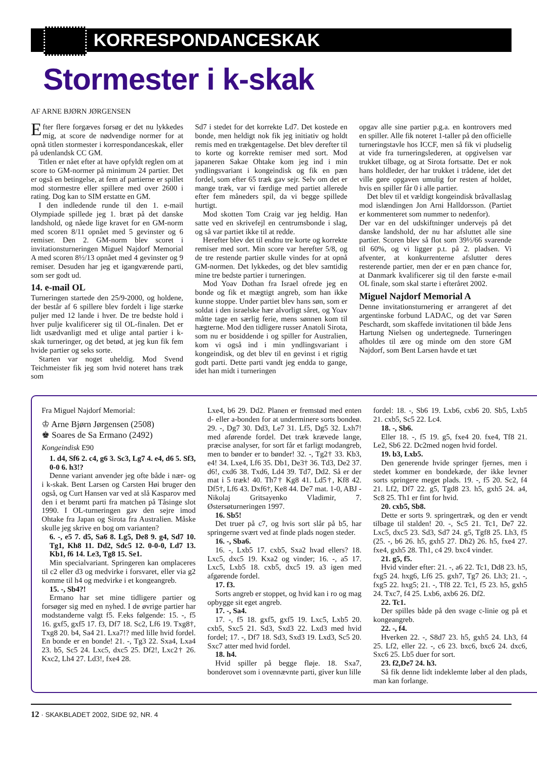KORRESPONDANCESKAK
Stormester i k-skak
AF ARNE BJØRN JØRGENSEN
Efter flere forgæves forsøg er det nu lykkedes mig, at score de nødvendige normer for at opnå titlen stormester i korrespondanceskak, eller på udenlandsk CC GM.
Titlen er nået efter at have opfyldt reglen om at score to GM-normer på minimum 24 partier. Det er også en betingelse, at fem af partierne er spillet mod stormestre eller spillere med over 2600 i rating. Dog kan to SIM erstatte en GM.
I den indledende runde til den 1. e-mail Olympiade spillede jeg 1. bræt på det danske landshold, og nåede lige kravet for en GM-norm med scoren 8/11 opnået med 5 gevinster og 6 remiser. Den 2. GM-norm blev scoret i invitationsturneringen Miguel Najdorf Memorial A med scoren 8½/13 opnået med 4 gevinster og 9 remiser. Desuden har jeg et igangværende parti, som ser godt ud.
14. e-mail OL
Turneringen startede den 25/9-2000, og holdene, der består af 6 spillere blev fordelt i lige stærke puljer med 12 lande i hver. De tre bedste hold i hver pulje kvalificerer sig til OL-finalen. Det er lidt usædvanligt med et ulige antal partier i k-skak turneringer, og det betød, at jeg kun fik fem hvide partier og seks sorte.
Starten var noget uheldig. Mod Svend Teichmeister fik jeg som hvid noteret hans træk som
Sd7 i stedet for det korrekte Ld7. Det kostede en bonde, men heldigt nok fik jeg initiativ og holdt remis med en trækgentagelse. Det blev derefter til to korte og korrekte remiser med sort. Mod japaneren Sakae Ohtake kom jeg ind i min yndlingsvariant i kongeindisk og fik en pæn fordel, som efter 65 træk gav sejr. Selv om det er mange træk, var vi færdige med partiet allerede efter fem måneders spil, da vi begge spillede hurtigt.
Mod skotten Tom Craig var jeg heldig. Han satte ved en skrivefejl en centrumsbonde i slag, og så var partiet ikke til at redde.
Herefter blev det til endnu tre korte og korrekte remiser med sort. Min score var herefter 5/8, og de tre restende partier skulle vindes for at opnå GM-normen. Det lykkedes, og det blev samtidig mine tre bedste partier i turneringen.
Mod Yoav Dothan fra Israel ofrede jeg en bonde og fik et mægtigt angreb, som han ikke kunne stoppe. Under partiet blev hans søn, som er soldat i den israelske hær alvorligt såret, og Yoav måtte tage en særlig ferie, mens sønnen kom til hægterne. Mod den tidligere russer Anatoli Sirota, som nu er bosiddende i og spiller for Australien, kom vi også ind i min yndlingsvariant i kongeindisk, og det blev til en gevinst i et rigtig godt parti. Dette parti vandt jeg endda to gange, idet han midt i turneringen
opgav alle sine partier p.g.a. en kontrovers med en spiller. Alle fik noteret 1-taller på den officielle turneringstavle hos ICCF, men så fik vi pludselig at vide fra turneringslederen, at opgivelsen var trukket tilbage, og at Sirota fortsatte. Det er nok hans holdleder, der har trukket i trådene, idet det ville gøre opgaven umulig for resten af holdet, hvis en spiller får 0 i alle partier.
Det blev til et vældigt kongeindisk bråvallaslag mod islændingen Jon Arni Halldorsson. (Partiet er kommenteret som nummer to nedenfor).
Der var en del udskiftninger undervejs på det danske landshold, der nu har afsluttet alle sine partier. Scoren blev så flot som 39½/66 svarende til 60%, og vi ligger p.t. på 2. pladsen. Vi afventer, at konkurrenterne afslutter deres resterende partier, men der er en pæn chance for, at Danmark kvalificerer sig til den første e-mail OL finale, som skal starte i efteråret 2002.
Miguel Najdorf Memorial A
Denne invitationsturnering er arrangeret af det argentinske forbund LADAC, og det var Søren Peschardt, som skaffede invitationen til både Jens Hartung Nielsen og undertegnede. Turneringen afholdes til ære og minde om den store GM Najdorf, som Bent Larsen havde et tæt
Fra Miguel Najdorf Memorial:
♔ Arne Bjørn Jørgensen (2508)
♚ Soares de Sa Ermano (2492)
Kongeindisk E90
1. d4, Sf6 2. c4, g6 3. Sc3, Lg7 4. e4, d6 5. Sf3, 0-0 6. h3!?
Denne variant anvender jeg ofte både i nær- og i k-skak. Bent Larsen og Carsten Høi bruger den også, og Curt Hansen var ved at slå Kasparov med den i et berømt parti fra matchen på Tåsinge slot 1990. I OL-turneringen gav den sejre imod Ohtake fra Japan og Sirota fra Australien. Måske skulle jeg skrive en bog om varianten?
6. -, e5 7. d5, Sa6 8. Lg5, De8 9. g4, Sd7 10. Tg1, Kh8 11. Dd2, Sdc5 12. 0-0-0, Ld7 13. Kb1, f6 14. Le3, Tg8 15. Se1.
Min specialvariant. Springeren kan omplaceres til c2 eller d3 og medvirke i forsvaret, eller via g2 komme til h4 og medvirke i et kongeangreb.
15. -, Sb4?!
Ermano har set mine tidligere partier og forsøger sig med en nyhed. I de øvrige partier har modstanderne valgt f5. F.eks følgende: 15. -, f5 16. gxf5, gxf5 17. f3, Df7 18. Sc2, Lf6 19. Txg8†, Txg8 20. b4, Sa4 21. Lxa7!? med lille hvid fordel. En bonde er en bonde! 21. -, Tg3 22. Sxa4, Lxa4 23. b5, Sc5 24. Lxc5, dxc5 25. Df2!, Lxc2† 26. Kxc2, Lh4 27. Ld3!, fxe4 28.
Lxe4, b6 29. Dd2. Planen er fremstød med enten d- eller a-bonden for at underminere sorts bondeø. 29. -, Dg7 30. Dd3, Le7 31. Lf5, Dg5 32. Lxh7! med aførende fordel. Det træk krævede lange, præcise analyser, for sort får et farligt modangreb, men to bønder er to bønder! 32. -, Tg2† 33. Kb3, e4! 34. Lxe4, Lf6 35. Db1, De3† 36. Td3, De2 37. d6!, cxd6 38. Txd6, Ld4 39. Td7, Dd2. Så er der mat i 5 træk! 40. Th7† Kg8 41. Ld5†, Kf8 42. Df5†, Lf6 43. Dxf6†, Ke8 44. De7 mat. 1-0, ABJ - Nikolaj Gritsayenko Vladimir, 7. Østersøturneringen 1997.
16. Sb5!
Det truer på c7, og hvis sort slår på b5, har springerne svært ved at finde plads nogen steder.
16. -, Sba6.
16. -, Lxb5 17. cxb5, Sxa2 hvad ellers? 18. Lxc5, dxc5 19. Kxa2 og vinder; 16. -, a5 17. Lxc5, Lxb5 18. cxb5, dxc5 19. a3 igen med afgørende fordel.
17. f3.
Sorts angreb er stoppet, og hvid kan i ro og mag opbygge sit eget angreb.
17. -, Sa4.
17. -, f5 18. gxf5, gxf5 19. Lxc5, Lxb5 20. cxb5, Sxc5 21. Sd3, Sxd3 22. Lxd3 med hvid fordel; 17. -, Df7 18. Sd3, Sxd3 19. Lxd3, Sc5 20. Sxc7 atter med hvid fordel.
18. h4.
Hvid spiller på begge fløje. 18. Sxa7, bonderovet som i ovennævnte parti, giver kun lille
fordel: 18. -, Sb6 19. Lxb6, cxb6 20. Sb5, Lxb5 21. cxb5, Sc5 22. Lc4.
18. -, Sb6.
Eller 18. -, f5 19. g5, fxe4 20. fxe4, Tf8 21. Le2, Sb6 22. Dc2med nogen hvid fordel.
19. b3, Lxb5.
Den generende hvide springer fjernes, men i stedet kommer en bondekæde, der ikke levner sorts springere meget plads. 19. -, f5 20. Sc2, f4 21. Lf2, Df7 22. g5, Tgd8 23. h5, gxh5 24. a4, Sc8 25. Th1 er fint for hvid.
20. cxb5, Sb8.
Dette er sorts 9. springertræk, og den er vendt tilbage til stalden! 20. -, Sc5 21. Tc1, De7 22. Lxc5, dxc5 23. Sd3, Sd7 24. g5, Tgf8 25. Lh3, f5 (25. -, b6 26. h5, gxh5 27. Dh2) 26. h5, fxe4 27. fxe4, gxh5 28. Th1, c4 29. bxc4 vinder.
21. g5, f5.
Hvid vinder efter: 21. -, a6 22. Tc1, Dd8 23. h5, fxg5 24. hxg6, Lf6 25. gxh7, Tg7 26. Lh3; 21. -, fxg5 22. hxg5; 21. -, Tf8 22. Tc1, f5 23. h5, gxh5 24. Txc7, f4 25. Lxb6, axb6 26. Df2.
22. Tc1.
Der spilles både på den svage c-linie og på et kongeangreb.
22. -, f4.
Hverken 22. -, S8d7 23. h5, gxh5 24. Lh3, f4 25. Lf2, eller 22. -, c6 23. bxc6, bxc6 24. dxc6, Sxc6 25. Lb5 duer for sort.
23. f2,De7 24. h3.
Så fik denne lidt indeklemte løber al den plads, man kan forlange.
12 · SKAKBLADET 2002, SIDE 92, NR. 4